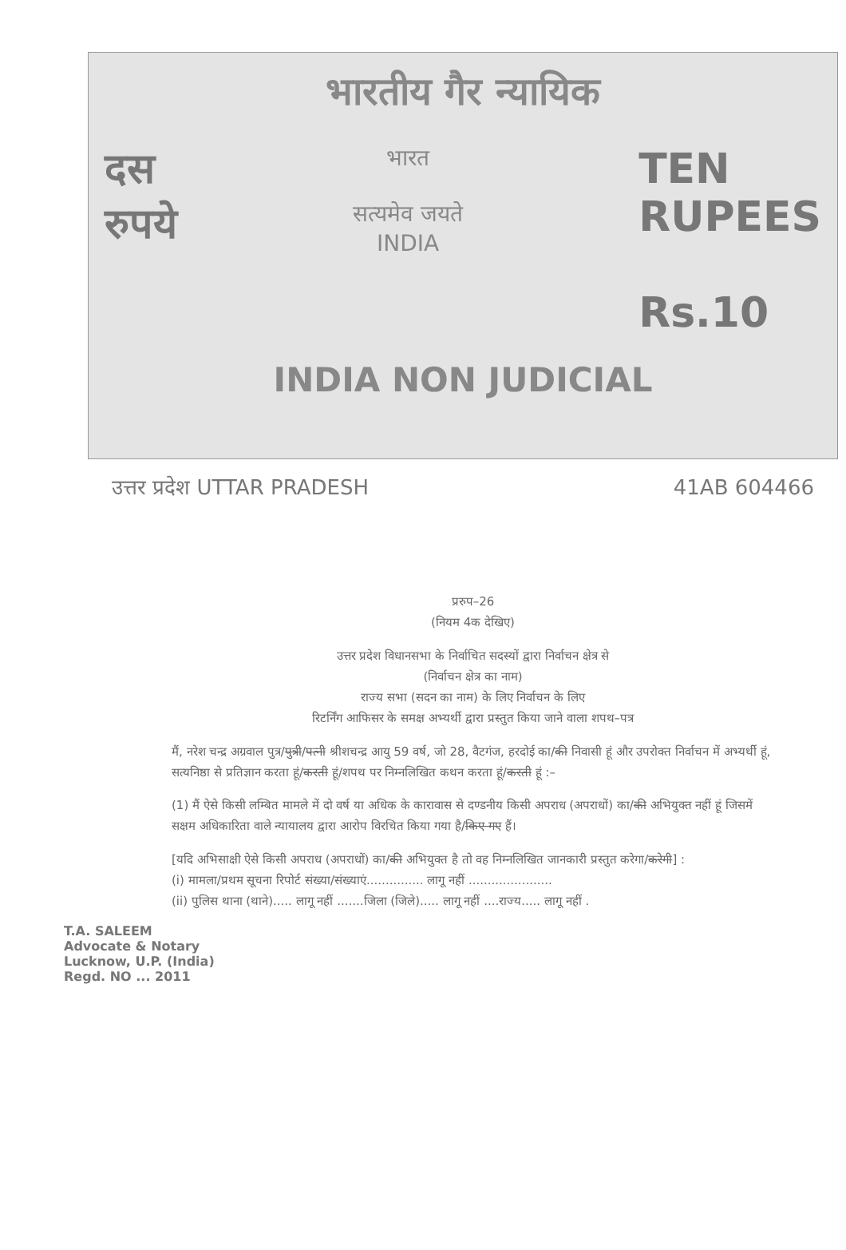भारतीय गैर न्यायिक
दस
रुपये
भारत
सत्यमेव जयते
INDIA
TEN
RUPEES
Rs.10
INDIA NON JUDICIAL
उत्तर प्रदेश UTTAR PRADESH 41AB 604466
प्ररुप–26
(नियम 4क देखिए)
उत्तर प्रदेश विधानसभा के निर्वाचित सदस्यों द्वारा निर्वाचन क्षेत्र से
(निर्वाचन क्षेत्र का नाम)
राज्य सभा (सदन का नाम) के लिए निर्वाचन के लिए
रिटर्निंग आफिसर के समक्ष अभ्यर्थी द्वारा प्रस्तुत किया जाने वाला शपथ–पत्र
मैं, नरेश चन्द्र अग्रवाल पुत्र/पुत्री/पत्नी श्रीशचन्द्र आयु 59 वर्ष, जो 28, वैटगंज, हरदोई का/की निवासी हूं और उपरोक्त निर्वाचन में अभ्यर्थी हूं, सत्यनिष्ठा से प्रतिज्ञान करता हूं/करती हूं/शपथ पर निम्नलिखित कथन करता हूं/करती हूं :–
(1) मैं ऐसे किसी लम्बित मामले में दो वर्ष या अधिक के कारावास से दण्डनीय किसी अपराध (अपराधों) का/की अभियुक्त नहीं हूं जिसमें सक्षम अधिकारिता वाले न्यायालय द्वारा आरोप विरचित किया गया है/किए गए हैं।
[यदि अभिसाक्षी ऐसे किसी अपराध (अपराधों) का/की अभियुक्त है तो वह निम्नलिखित जानकारी प्रस्तुत करेगा/करेगी] :
(i) मामला/प्रथम सूचना रिपोर्ट संख्या/संख्याएं............... लागू नहीं ......................
(ii) पुलिस थाना (थाने)..... लागू नहीं .......जिला (जिले)..... लागू नहीं ....राज्य..... लागू नहीं .
T.A. SALEEM
Advocate & Notary
Lucknow, U.P. (India)
Regd. NO ... 2011